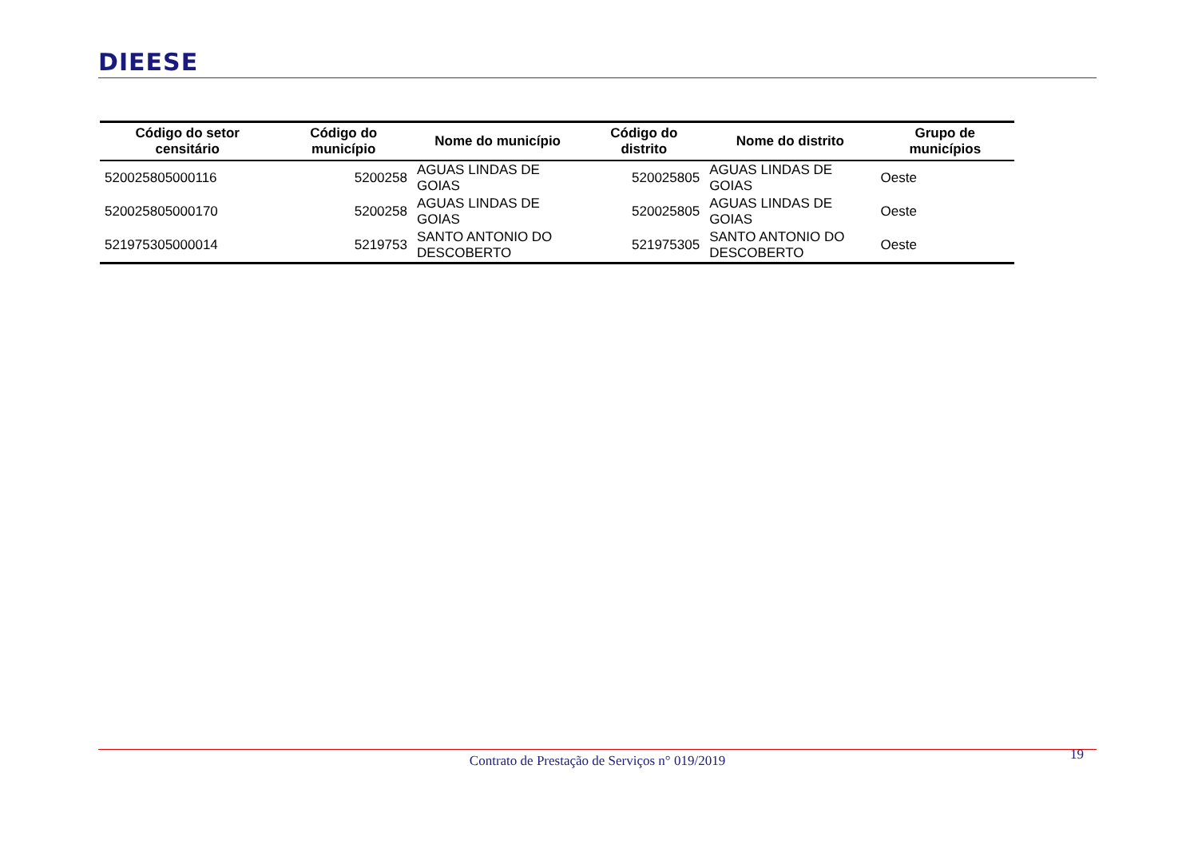DIEESE
| Código do setor censitário | Código do município | Nome do município | Código do distrito | Nome do distrito | Grupo de municípios |
| --- | --- | --- | --- | --- | --- |
| 520025805000116 | 5200258 | AGUAS LINDAS DE GOIAS | 520025805 | AGUAS LINDAS DE GOIAS | Oeste |
| 520025805000170 | 5200258 | AGUAS LINDAS DE GOIAS | 520025805 | AGUAS LINDAS DE GOIAS | Oeste |
| 521975305000014 | 5219753 | SANTO ANTONIO DO DESCOBERTO | 521975305 | SANTO ANTONIO DO DESCOBERTO | Oeste |
19
Contrato de Prestação de Serviços n° 019/2019